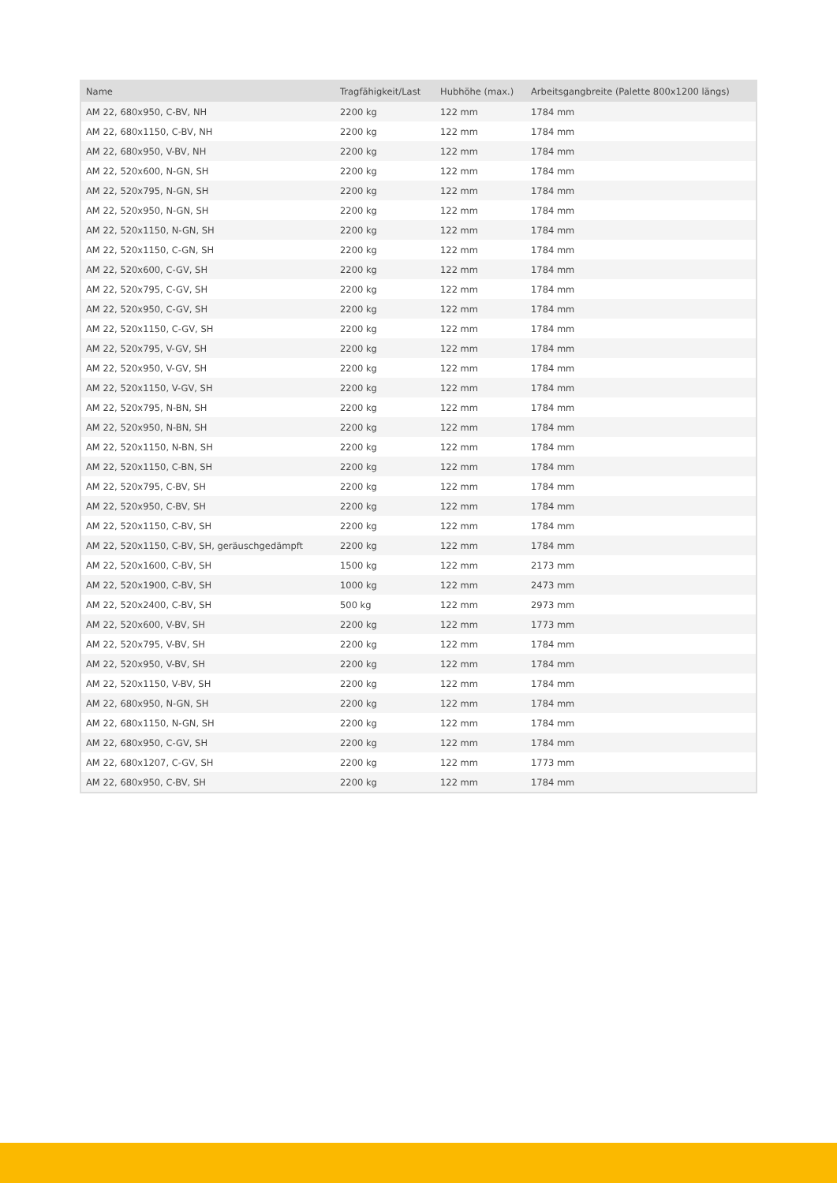| Name | Tragfähigkeit/Last | Hubhöhe (max.) | Arbeitsgangbreite (Palette 800x1200 längs) |
| --- | --- | --- | --- |
| AM 22, 680x950, C-BV, NH | 2200 kg | 122 mm | 1784 mm |
| AM 22, 680x1150, C-BV, NH | 2200 kg | 122 mm | 1784 mm |
| AM 22, 680x950, V-BV, NH | 2200 kg | 122 mm | 1784 mm |
| AM 22, 520x600, N-GN, SH | 2200 kg | 122 mm | 1784 mm |
| AM 22, 520x795, N-GN, SH | 2200 kg | 122 mm | 1784 mm |
| AM 22, 520x950, N-GN, SH | 2200 kg | 122 mm | 1784 mm |
| AM 22, 520x1150, N-GN, SH | 2200 kg | 122 mm | 1784 mm |
| AM 22, 520x1150, C-GN, SH | 2200 kg | 122 mm | 1784 mm |
| AM 22, 520x600, C-GV, SH | 2200 kg | 122 mm | 1784 mm |
| AM 22, 520x795, C-GV, SH | 2200 kg | 122 mm | 1784 mm |
| AM 22, 520x950, C-GV, SH | 2200 kg | 122 mm | 1784 mm |
| AM 22, 520x1150, C-GV, SH | 2200 kg | 122 mm | 1784 mm |
| AM 22, 520x795, V-GV, SH | 2200 kg | 122 mm | 1784 mm |
| AM 22, 520x950, V-GV, SH | 2200 kg | 122 mm | 1784 mm |
| AM 22, 520x1150, V-GV, SH | 2200 kg | 122 mm | 1784 mm |
| AM 22, 520x795, N-BN, SH | 2200 kg | 122 mm | 1784 mm |
| AM 22, 520x950, N-BN, SH | 2200 kg | 122 mm | 1784 mm |
| AM 22, 520x1150, N-BN, SH | 2200 kg | 122 mm | 1784 mm |
| AM 22, 520x1150, C-BN, SH | 2200 kg | 122 mm | 1784 mm |
| AM 22, 520x795, C-BV, SH | 2200 kg | 122 mm | 1784 mm |
| AM 22, 520x950, C-BV, SH | 2200 kg | 122 mm | 1784 mm |
| AM 22, 520x1150, C-BV, SH | 2200 kg | 122 mm | 1784 mm |
| AM 22, 520x1150, C-BV, SH, geräuschgedämpft | 2200 kg | 122 mm | 1784 mm |
| AM 22, 520x1600, C-BV, SH | 1500 kg | 122 mm | 2173 mm |
| AM 22, 520x1900, C-BV, SH | 1000 kg | 122 mm | 2473 mm |
| AM 22, 520x2400, C-BV, SH | 500 kg | 122 mm | 2973 mm |
| AM 22, 520x600, V-BV, SH | 2200 kg | 122 mm | 1773 mm |
| AM 22, 520x795, V-BV, SH | 2200 kg | 122 mm | 1784 mm |
| AM 22, 520x950, V-BV, SH | 2200 kg | 122 mm | 1784 mm |
| AM 22, 520x1150, V-BV, SH | 2200 kg | 122 mm | 1784 mm |
| AM 22, 680x950, N-GN, SH | 2200 kg | 122 mm | 1784 mm |
| AM 22, 680x1150, N-GN, SH | 2200 kg | 122 mm | 1784 mm |
| AM 22, 680x950, C-GV, SH | 2200 kg | 122 mm | 1784 mm |
| AM 22, 680x1207, C-GV, SH | 2200 kg | 122 mm | 1773 mm |
| AM 22, 680x950, C-BV, SH | 2200 kg | 122 mm | 1784 mm |